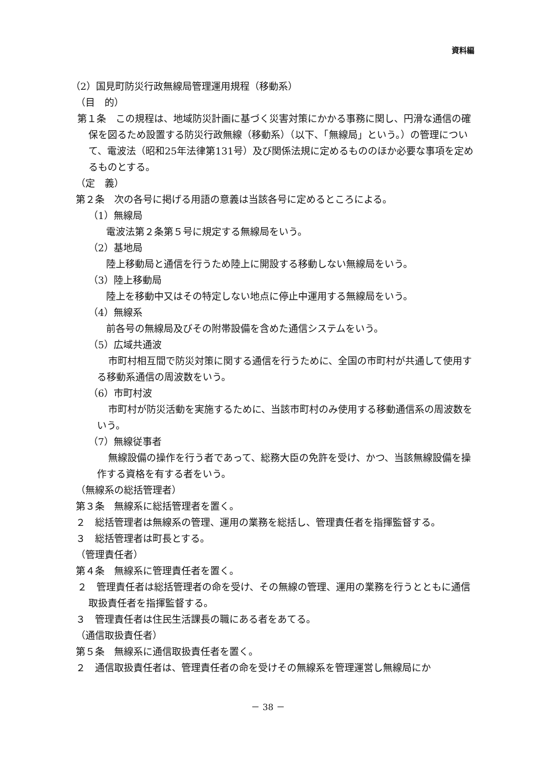資料編
（2）国見町防災行政無線局管理運用規程（移動系）
（目　的）
第１条　この規程は、地域防災計画に基づく災害対策にかかる事務に関し、円滑な通信の確保を図るため設置する防災行政無線（移動系）（以下、「無線局」という。）の管理について、電波法（昭和25年法律第131号）及び関係法規に定めるもののほか必要な事項を定めるものとする。
（定　義）
第２条　次の各号に掲げる用語の意義は当該各号に定めるところによる。
（1）無線局
電波法第２条第５号に規定する無線局をいう。
（2）基地局
陸上移動局と通信を行うため陸上に開設する移動しない無線局をいう。
（3）陸上移動局
陸上を移動中又はその特定しない地点に停止中運用する無線局をいう。
（4）無線系
前各号の無線局及びその附帯設備を含めた通信システムをいう。
（5）広域共通波
市町村相互間で防災対策に関する通信を行うために、全国の市町村が共通して使用する移動系通信の周波数をいう。
（6）市町村波
市町村が防災活動を実施するために、当該市町村のみ使用する移動通信系の周波数をいう。
（7）無線従事者
無線設備の操作を行う者であって、総務大臣の免許を受け、かつ、当該無線設備を操作する資格を有する者をいう。
（無線系の総括管理者）
第３条　無線系に総括管理者を置く。
２　総括管理者は無線系の管理、運用の業務を総括し、管理責任者を指揮監督する。
３　総括管理者は町長とする。
（管理責任者）
第４条　無線系に管理責任者を置く。
２　管理責任者は総括管理者の命を受け、その無線の管理、運用の業務を行うとともに通信取扱責任者を指揮監督する。
３　管理責任者は住民生活課長の職にある者をあてる。
（通信取扱責任者）
第５条　無線系に通信取扱責任者を置く。
２　通信取扱責任者は、管理責任者の命を受けその無線系を管理運営し無線局にか
－ 38 －